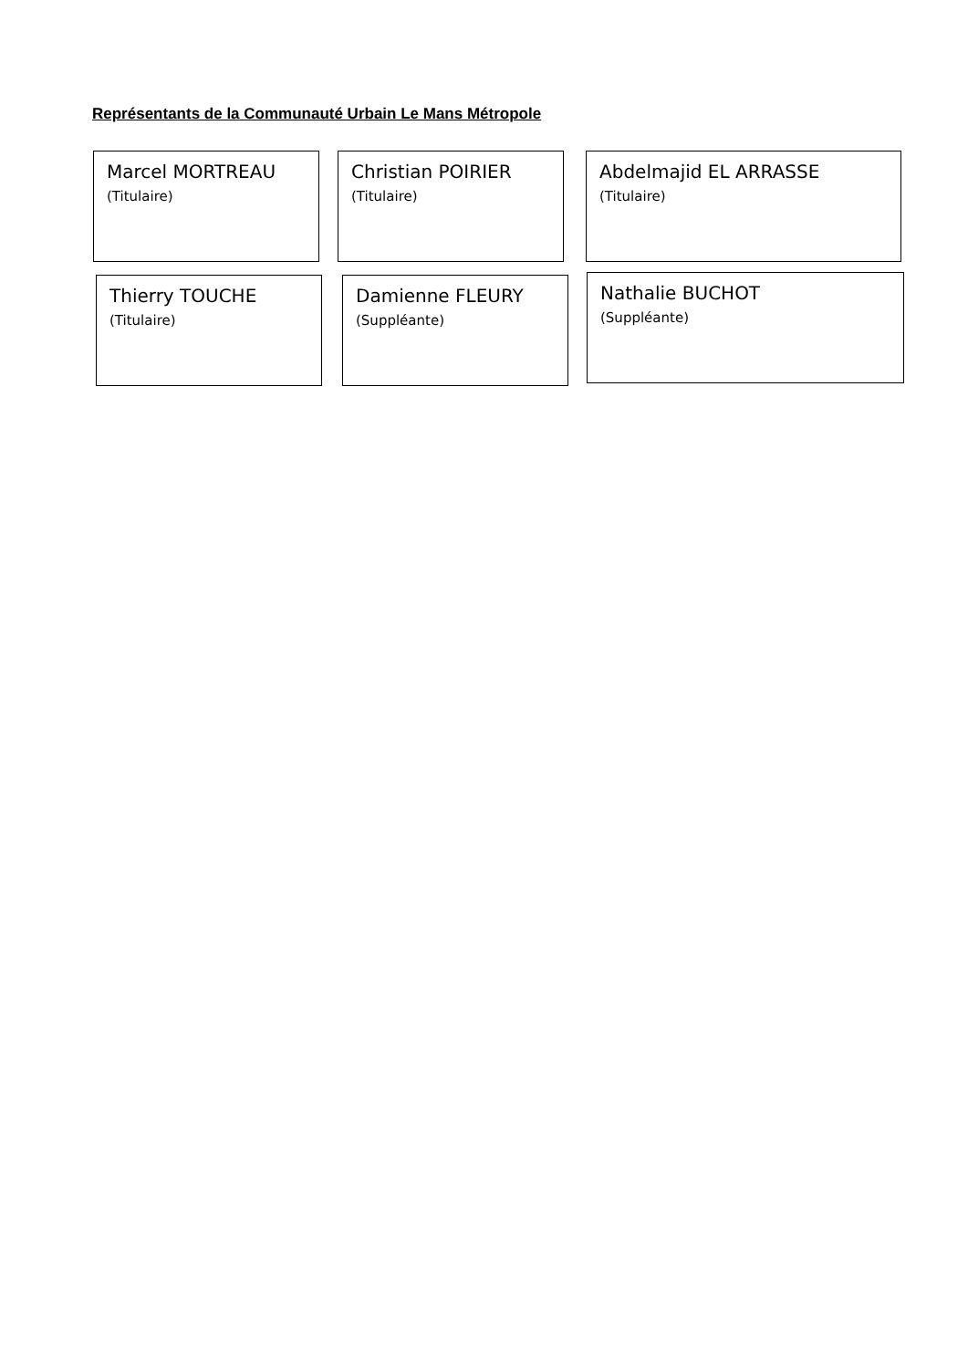Représentants de la Communauté Urbain Le Mans Métropole
Marcel MORTREAU
(Titulaire)
Christian POIRIER
(Titulaire)
Abdelmajid EL ARRASSE
(Titulaire)
Thierry TOUCHE
(Titulaire)
Damienne FLEURY
(Suppléante)
Nathalie BUCHOT
(Suppléante)